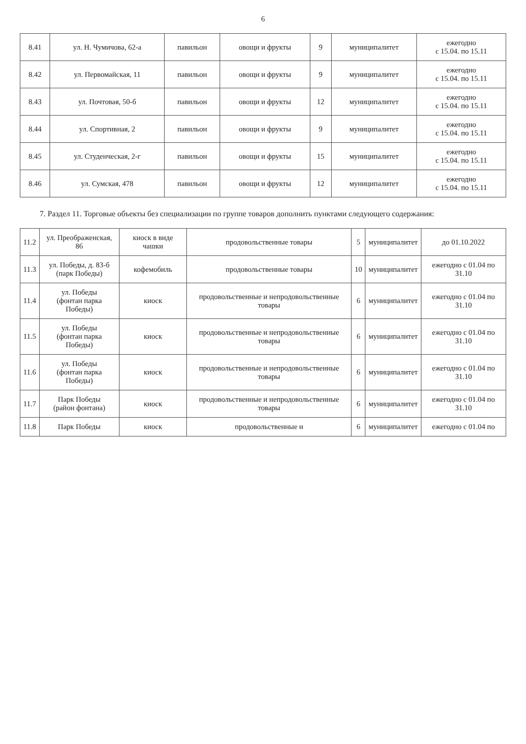6
| 8.41 | ул. Н. Чумичова, 62-а | павильон | овощи и фрукты | 9 | муниципалитет | ежегодно с 15.04. по 15.11 |
| 8.42 | ул. Первомайская, 11 | павильон | овощи и фрукты | 9 | муниципалитет | ежегодно с 15.04. по 15.11 |
| 8.43 | ул. Почтовая, 50-б | павильон | овощи и фрукты | 12 | муниципалитет | ежегодно с 15.04. по 15.11 |
| 8.44 | ул. Спортивная, 2 | павильон | овощи и фрукты | 9 | муниципалитет | ежегодно с 15.04. по 15.11 |
| 8.45 | ул. Студенческая, 2-г | павильон | овощи и фрукты | 15 | муниципалитет | ежегодно с 15.04. по 15.11 |
| 8.46 | ул. Сумская, 478 | павильон | овощи и фрукты | 12 | муниципалитет | ежегодно с 15.04. по 15.11 |
7. Раздел 11. Торговые объекты без специализации по группе товаров дополнить пунктами следующего содержания:
| 11.2 | ул. Преображенская, 86 | киоск в виде чашки | продовольственные товары | 5 | муниципалитет | до 01.10.2022 |
| 11.3 | ул. Победы, д. 83-б (парк Победы) | кофемобиль | продовольственные товары | 10 | муниципалитет | ежегодно с 01.04 по 31.10 |
| 11.4 | ул. Победы (фонтан парка Победы) | киоск | продовольственные и непродовольственные товары | 6 | муниципалитет | ежегодно с 01.04 по 31.10 |
| 11.5 | ул. Победы (фонтан парка Победы) | киоск | продовольственные и непродовольственные товары | 6 | муниципалитет | ежегодно с 01.04 по 31.10 |
| 11.6 | ул. Победы (фонтан парка Победы) | киоск | продовольственные и непродовольственные товары | 6 | муниципалитет | ежегодно с 01.04 по 31.10 |
| 11.7 | Парк Победы (район фонтана) | киоск | продовольственные и непродовольственные товары | 6 | муниципалитет | ежегодно с 01.04 по 31.10 |
| 11.8 | Парк Победы | киоск | продовольственные и | 6 | муниципалитет | ежегодно с 01.04 по |